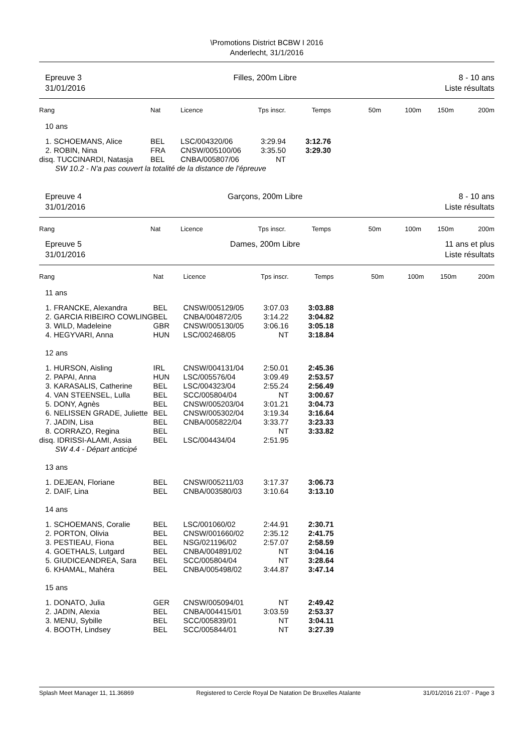\Promotions District BCBW I 2016
Anderlecht, 31/1/2016
Epreuve 3
31/01/2016
Filles, 200m Libre 8 - 10 ans
Liste résultats
| Rang | Nat | Licence | Tps inscr. | Temps | 50m | 100m | 150m | 200m |
| 10 ans | | | | | | | | |
| 1. SCHOEMANS, Alice | BEL | LSC/004320/06 | 3:29.94 | 3:12.76 | | | | |
| 2. ROBIN, Nina | FRA | CNSW/005100/06 | 3:35.50 | 3:29.30 | | | | |
| disq. TUCCINARDI, Natasja | BEL | CNBA/005807/06 | NT | | | | | |
| SW 10.2 - N'a pas couvert la totalité de la distance de l'épreuve | | | | | | | | |
Epreuve 4
31/01/2016
Garçons, 200m Libre 8 - 10 ans
Liste résultats
| Rang | Nat | Licence | Tps inscr. | Temps | 50m | 100m | 150m | 200m |
Epreuve 5
31/01/2016
Dames, 200m Libre 11 ans et plus
Liste résultats
| Rang | Nat | Licence | Tps inscr. | Temps | 50m | 100m | 150m | 200m |
| 11 ans | | | | | | | | |
| 1. FRANCKE, Alexandra | BEL | CNSW/005129/05 | 3:07.03 | 3:03.88 | | | | |
| 2. GARCIA RIBEIRO COWLING | BEL | CNBA/004872/05 | 3:14.22 | 3:04.82 | | | | |
| 3. WILD, Madeleine | GBR | CNSW/005130/05 | 3:06.16 | 3:05.18 | | | | |
| 4. HEGYVARI, Anna | HUN | LSC/002468/05 | NT | 3:18.84 | | | | |
| 12 ans | | | | | | | | |
| 1. HURSON, Aisling | IRL | CNSW/004131/04 | 2:50.01 | 2:45.36 | | | | |
| 2. PAPAI, Anna | HUN | LSC/005576/04 | 3:09.49 | 2:53.57 | | | | |
| 3. KARASALIS, Catherine | BEL | LSC/004323/04 | 2:55.24 | 2:56.49 | | | | |
| 4. VAN STEENSEL, Lulla | BEL | SCC/005804/04 | NT | 3:00.67 | | | | |
| 5. DONY, Agnès | BEL | CNSW/005203/04 | 3:01.21 | 3:04.73 | | | | |
| 6. NELISSEN GRADE, Juliette | BEL | CNSW/005302/04 | 3:19.34 | 3:16.64 | | | | |
| 7. JADIN, Lisa | BEL | CNBA/005822/04 | 3:33.77 | 3:23.33 | | | | |
| 8. CORRAZO, Regina | BEL | | NT | 3:33.82 | | | | |
| disq. IDRISSI-ALAMI, Assia | BEL | LSC/004434/04 | 2:51.95 | | | | | |
| SW 4.4 - Départ anticipé | | | | | | | | |
| 13 ans | | | | | | | | |
| 1. DEJEAN, Floriane | BEL | CNSW/005211/03 | 3:17.37 | 3:06.73 | | | | |
| 2. DAIF, Lina | BEL | CNBA/003580/03 | 3:10.64 | 3:13.10 | | | | |
| 14 ans | | | | | | | | |
| 1. SCHOEMANS, Coralie | BEL | LSC/001060/02 | 2:44.91 | 2:30.71 | | | | |
| 2. PORTON, Olivia | BEL | CNSW/001660/02 | 2:35.12 | 2:41.75 | | | | |
| 3. PESTIEAU, Fiona | BEL | NSG/021196/02 | 2:57.07 | 2:58.59 | | | | |
| 4. GOETHALS, Lutgard | BEL | CNBA/004891/02 | NT | 3:04.16 | | | | |
| 5. GIUDICEANDREA, Sara | BEL | SCC/005804/04 | NT | 3:28.64 | | | | |
| 6. KHAMAL, Mahéra | BEL | CNBA/005498/02 | 3:44.87 | 3:47.14 | | | | |
| 15 ans | | | | | | | | |
| 1. DONATO, Julia | GER | CNSW/005094/01 | NT | 2:49.42 | | | | |
| 2. JADIN, Alexia | BEL | CNBA/004415/01 | 3:03.59 | 2:53.37 | | | | |
| 3. MENU, Sybille | BEL | SCC/005839/01 | NT | 3:04.11 | | | | |
| 4. BOOTH, Lindsey | BEL | SCC/005844/01 | NT | 3:27.39 | | | | |
Splash Meet Manager 11, 11.36869 Registered to Cercle Royal De Natation De Bruxelles Atalante 31/01/2016 21:07 - Page 3